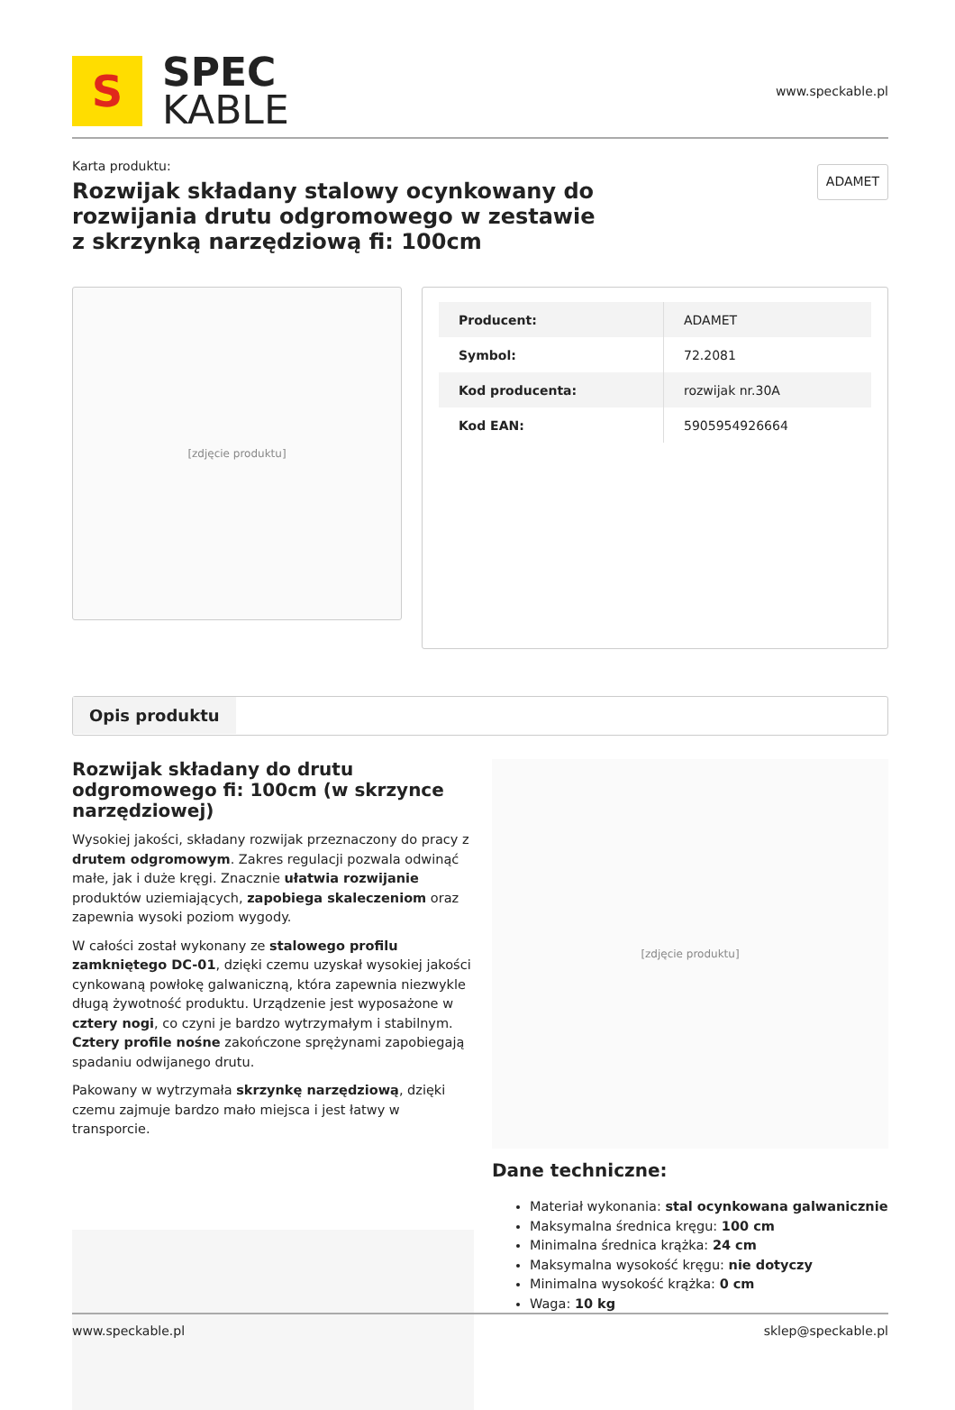S
SPEC
KABLE
www.speckable.pl
Karta produktu:
Rozwijak składany stalowy ocynkowany do rozwijania drutu odgromowego w zestawie z skrzynką narzędziową fi: 100cm
ADAMET
[zdjęcie produktu]
| Producent: | ADAMET |
| Symbol: | 72.2081 |
| Kod producenta: | rozwijak nr.30A |
| Kod EAN: | 5905954926664 |
Opis produktu
Rozwijak składany do drutu odgromowego fi: 100cm (w skrzynce narzędziowej)
Wysokiej jakości, składany rozwijak przeznaczony do pracy z drutem odgromowym. Zakres regulacji pozwala odwinąć małe, jak i duże kręgi. Znacznie ułatwia rozwijanie produktów uziemiających, zapobiega skaleczeniom oraz zapewnia wysoki poziom wygody.
W całości został wykonany ze stalowego profilu zamkniętego DC-01, dzięki czemu uzyskał wysokiej jakości cynkowaną powłokę galwaniczną, która zapewnia niezwykle długą żywotność produktu. Urządzenie jest wyposażone w cztery nogi, co czyni je bardzo wytrzymałym i stabilnym. Cztery profile nośne zakończone sprężynami zapobiegają spadaniu odwijanego drutu.
Pakowany w wytrzymała skrzynkę narzędziową, dzięki czemu zajmuje bardzo mało miejsca i jest łatwy w transporcie.
[zdjęcie produktu]
Dane techniczne:
Materiał wykonania: stal ocynkowana galwanicznie
Maksymalna średnica kręgu: 100 cm
Minimalna średnica krążka: 24 cm
Maksymalna wysokość kręgu: nie dotyczy
Minimalna wysokość krążka: 0 cm
Waga: 10 kg
www.speckable.pl sklep@speckable.pl